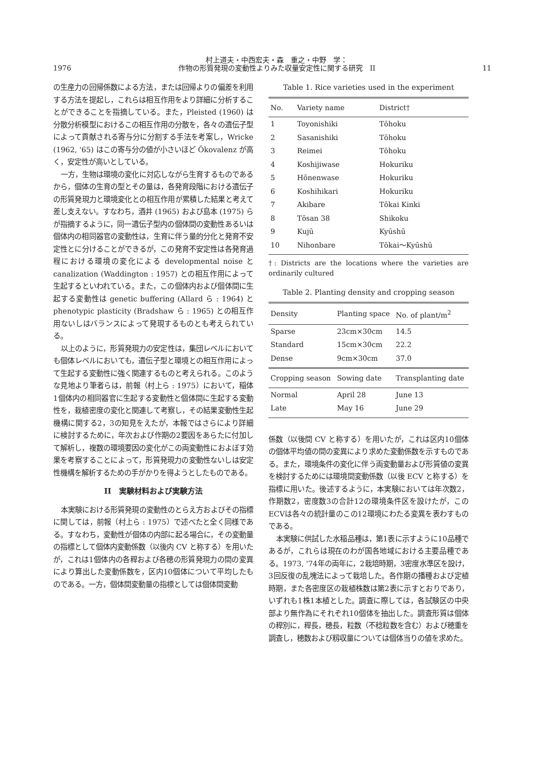1976
村上道夫・中西宏夫・森　重之・中野　学：
作物の形質発現の変動性よりみた収量安定性に関する研究　II
11
の生産力の回帰係数による方法，または回帰よりの偏差を利用する方法を提起し，これらは相互作用をより詳細に分析することができることを指摘している。また，Pleisted (1960) は分散分析模型におけるこの相互作用の分散を，各々の遺伝子型によって貢献される寄与分に分割する手法を考案し，Wricke (1962, '65) はこの寄与分の値が小さいほど Ökovalenz が高く，安定性が高いとしている。
一方，生物は環境の変化に対応しながら生育するものであるから，個体の生育の型とその量は，各発育段階における遺伝子の形質発現力と環境変化との相互作用が累積した結果と考えて差し支えない。すなわち，酒井 (1965) および島本 (1975) らが指摘するように，同一遺伝子型内の個体間の変動性あるいは個体内の相同器官の変動性は，生育に伴う量的分化と発育不安定性とに分けることができるが，この発育不安定性は各発育過程における環境の変化による developmental noise と canalization (Waddington : 1957) との相互作用によって生起するといわれている。また，この個体内および個体間に生起する変動性は genetic buffering (Allard ら : 1964) と phenotypic plasticity (Bradshaw ら : 1965) との相互作用ないしはバランスによって発現するものとも考えられている。
以上のように，形質発現力の安定性は，集団レベルにおいても個体レベルにおいても，遺伝子型と環境との相互作用によって生起する変動性に強く関連するものと考えられる。このような見地より筆者らは，前報（村上ら : 1975）において，稲体1個体内の相同器官に生起する変動性と個体間に生起する変動性を，栽植密度の変化と関連して考察し，その結果変動性生起機構に関する2，3の知見をえたが，本報ではさらにより詳細に検討するために，年次および作期の2要因をあらたに付加して解析し，複数の環境要因の変化がこの両変動性におよぼす効果を考察することによって，形質発現力の変動性ないしは安定性機構を解析するための手がかりを得ようとしたものである。
II　実験材料および実験方法
本実験における形質発現の変動性のとらえ方およびその指標に関しては，前報（村上ら : 1975）で述べたと全く同様である。すなわち，変動性が個体の内部に起る場合に，その変動量の指標として個体内変動係数（以後内 CV と称する）を用いたが，これは1個体内の各稈および各穂の形質発現力の間の変異により算出した変動係数を，区内10個体について平均したものである。一方，個体間変動量の指標としては個体間変動
Table 1. Rice varieties used in the experiment
| No. | Variety name | District† |
| --- | --- | --- |
| 1 | Toyonishiki | Tōhoku |
| 2 | Sasanishiki | Tōhoku |
| 3 | Reimei | Tōhoku |
| 4 | Koshijiwase | Hokuriku |
| 5 | Hōnenwase | Hokuriku |
| 6 | Koshihikari | Hokuriku |
| 7 | Akibare | Tōkai Kinki |
| 8 | Tōsan 38 | Shikoku |
| 9 | Kujū | Kyūshū |
| 10 | Nihonbare | Tōkai〜Kyūshū |
†: Districts are the locations where the varieties are ordinarily cultured
Table 2. Planting density and cropping season
| Density | Planting space | No. of plant/m<sup>2</sup> |
| --- | --- | --- |
| Sparse | 23cm×30cm | 14.5 |
| Standard | 15cm×30cm | 22.2 |
| Dense | 9cm×30cm | 37.0 |
| Cropping season | Sowing date | Transplanting date |
| Normal | April 28 | June 13 |
| Late | May 16 | June 29 |
係数（以後間 CV と称する）を用いたが，これは区内10個体の個体平均値の間の変異により求めた変動係数を示すものである。また，環境条件の変化に伴う両変動量および形質値の変異を検討するためには環境間変動係数（以後 ECV と称する）を指標に用いた。後述するように，本実験においては年次数2，作期数2，密度数3の合計12の環境条件区を設けたが，このECVは各々の統計量のこの12環境にわたる変異を表わすものである。
本実験に供試した水稲品種は，第1表に示すように10品種であるが，これらは現在のわが国各地域における主要品種である。1973, '74年の両年に，2栽培時期，3密度水準区を設け，3回反復の乱塊法によって栽培した。各作期の播種および定植時期，また各密度区の栽植株数は第2表に示すとおりであり，いずれも1株1本植とした。調査に際しては，各試験区の中央部より無作為にそれぞれ10個体を抽出した。調査形質は個体の稈別に，稈長，穂長，粒数（不稔粒数を含む）および穂重を調査し，穂数および籾収量については個体当りの値を求めた。